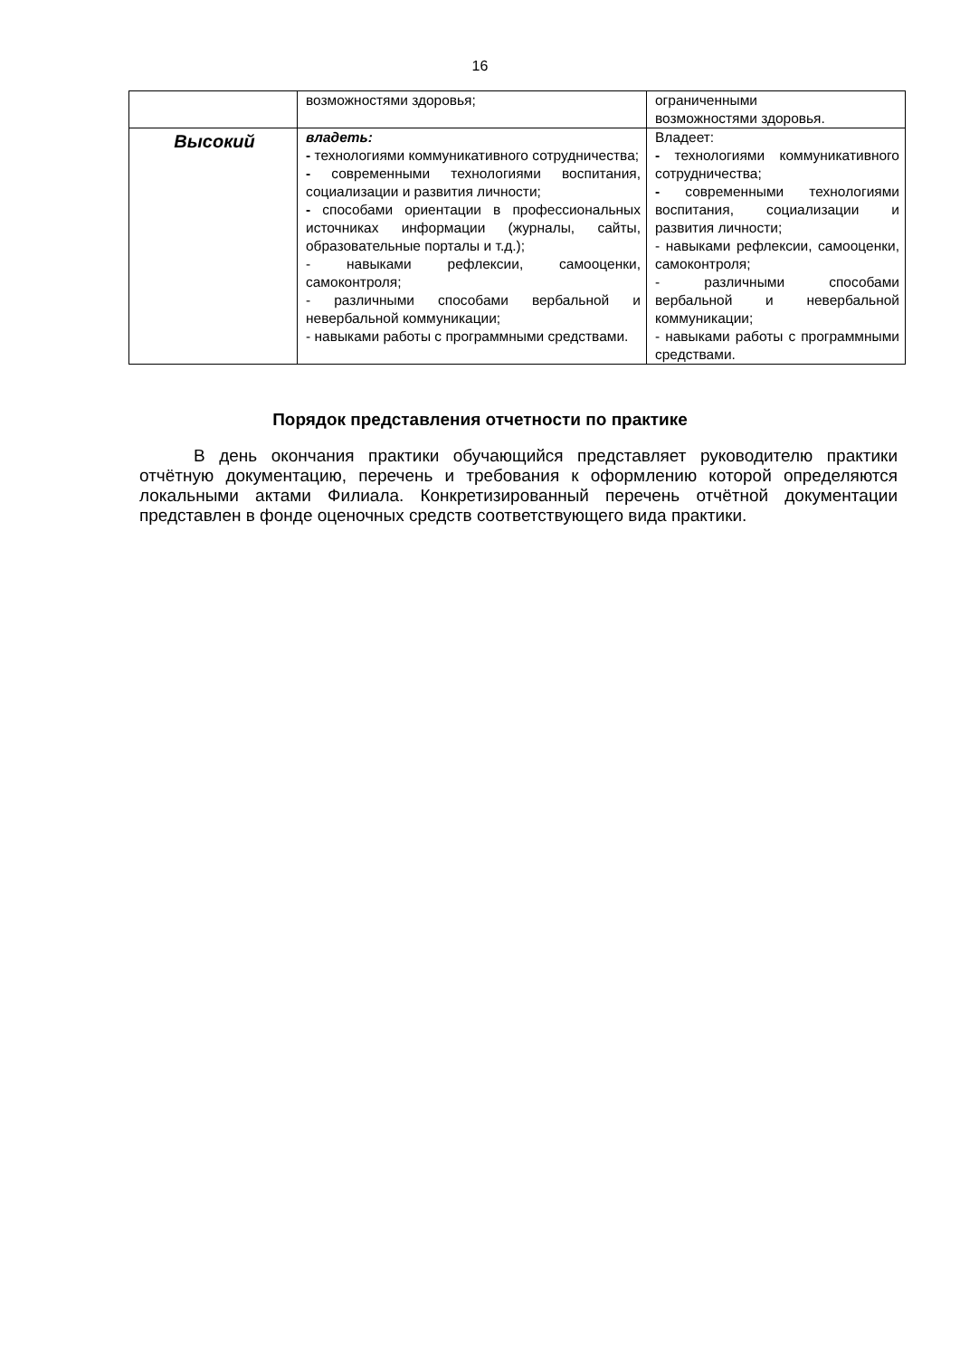16
| | возможностями здоровья; | ограниченными возможностями здоровья. |
| Высокий | владеть: - технологиями коммуникативного сотрудничества; - современными технологиями воспитания, социализации и развития личности; - способами ориентации в профессиональных источниках информации (журналы, сайты, образовательные порталы и т.д.); - навыками рефлексии, самооценки, самоконтроля; - различными способами вербальной и невербальной коммуникации; - навыками работы с программными средствами. | Владеет: - технологиями коммуникативного сотрудничества; - современными технологиями воспитания, социализации и развития личности; - навыками рефлексии, самооценки, самоконтроля; - различными способами вербальной и невербальной коммуникации; - навыками работы с программными средствами. |
Порядок представления отчетности по практике
В день окончания практики обучающийся представляет руководителю практики отчётную документацию, перечень и требования к оформлению которой определяются локальными актами Филиала. Конкретизированный перечень отчётной документации представлен в фонде оценочных средств соответствующего вида практики.